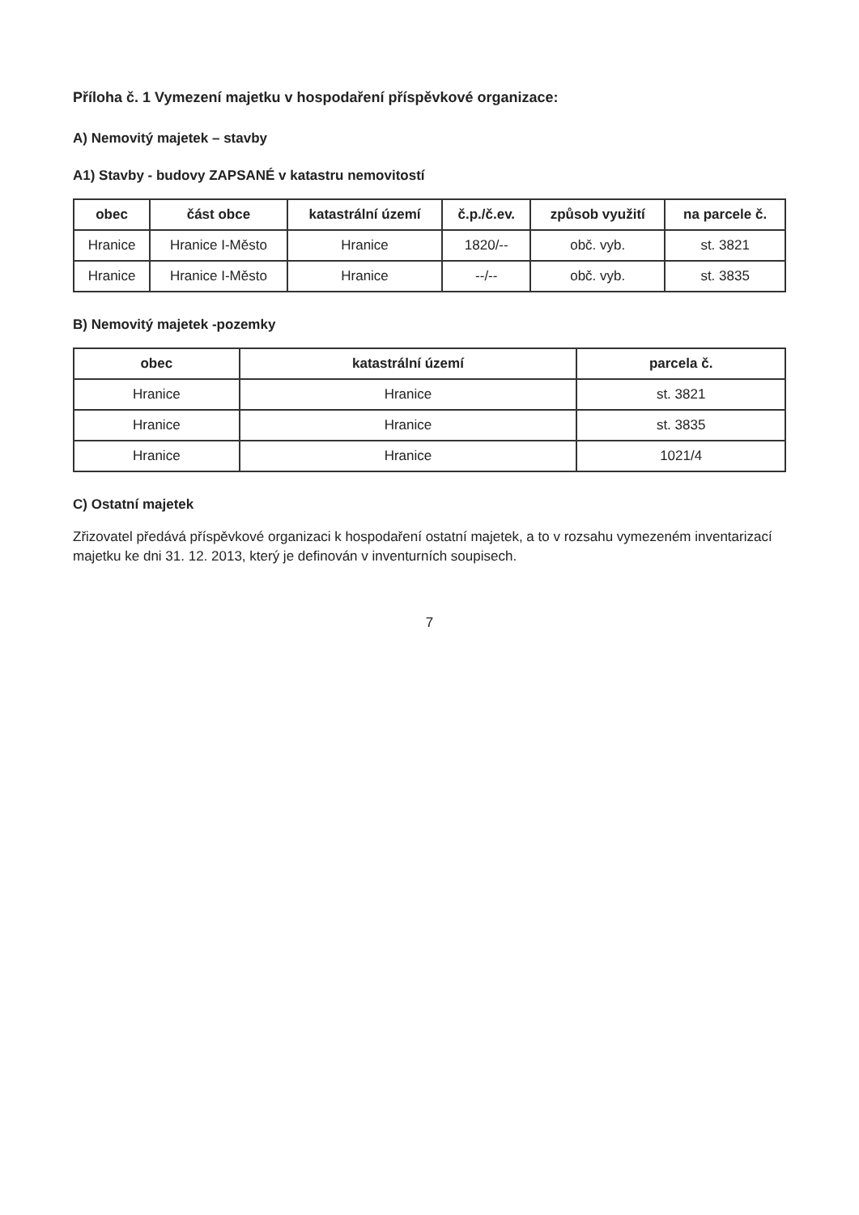Příloha č. 1 Vymezení majetku v hospodaření příspěvkové organizace:
A) Nemovitý majetek – stavby
A1) Stavby - budovy ZAPSANÉ v katastru nemovitostí
| obec | část obce | katastrální území | č.p./č.ev. | způsob využití | na parcele č. |
| --- | --- | --- | --- | --- | --- |
| Hranice | Hranice I-Město | Hranice | 1820/-- | obč. vyb. | st. 3821 |
| Hranice | Hranice I-Město | Hranice | --/-- | obč. vyb. | st. 3835 |
B) Nemovitý majetek -pozemky
| obec | katastrální území | parcela č. |
| --- | --- | --- |
| Hranice | Hranice | st. 3821 |
| Hranice | Hranice | st. 3835 |
| Hranice | Hranice | 1021/4 |
C) Ostatní majetek
Zřizovatel předává příspěvkové organizaci k hospodaření ostatní majetek, a to v rozsahu vymezeném inventarizací majetku ke dni 31. 12. 2013, který je definován v inventurních soupisech.
7